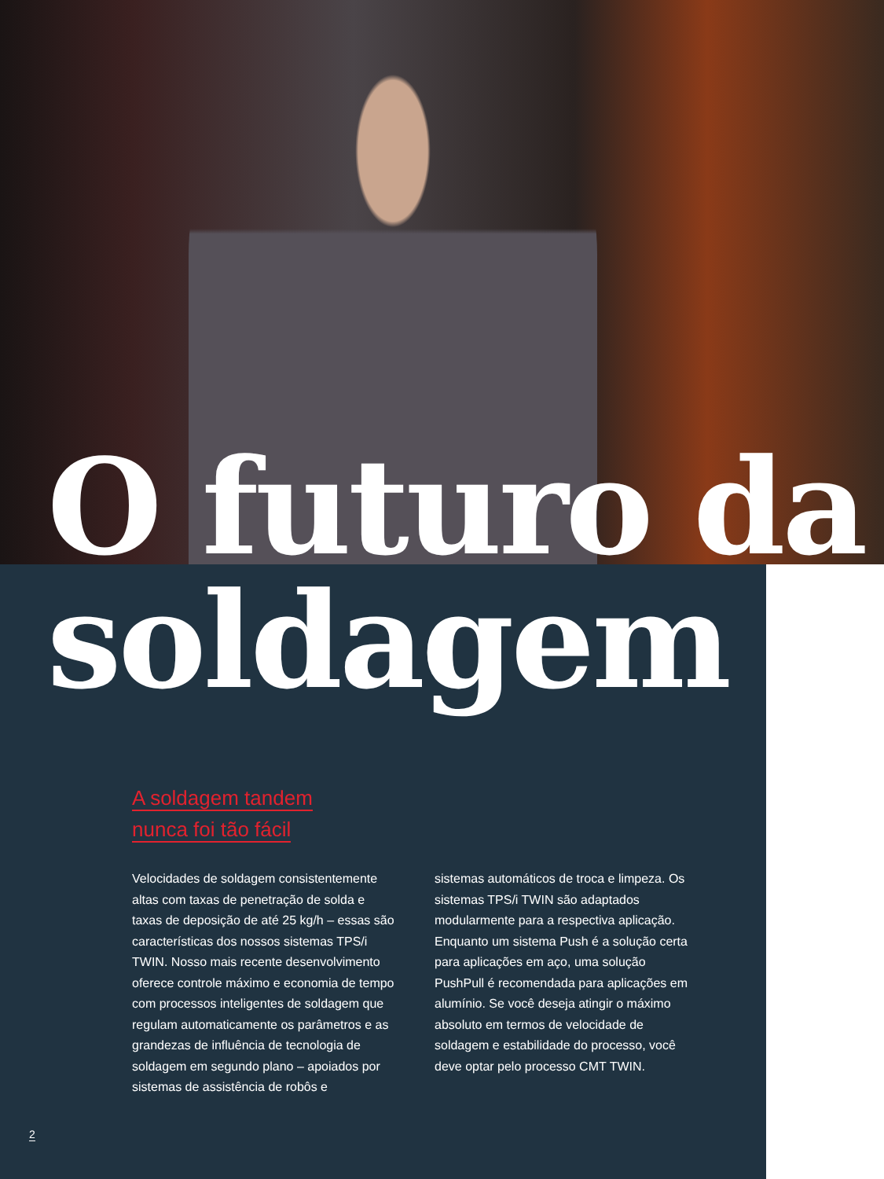O futuro da soldagem
A soldagem tandem
nunca foi tão fácil
Velocidades de soldagem consistente­mente altas com taxas de penetração de solda e taxas de deposição de até 25 kg/h – essas são características dos nossos sistemas TPS/i TWIN. Nosso mais recente desenvolvimento oferece controle máxi­mo e economia de tempo com processos inteligentes de soldagem que regulam automaticamente os parâmetros e as grandezas de influência de tecnologia de soldagem em segundo plano – apoiados por sistemas de assistência de robôs e
sistemas automáticos de troca e limpeza. Os sistemas TPS/i TWIN são adaptados modularmente para a respectiva aplica­ção. Enquanto um sistema Push é a so­lução certa para aplicações em aço, uma solução PushPull é recomendada para aplicações em alumínio. Se você deseja atingir o máximo absoluto em termos de velocidade de soldagem e estabilidade do processo, você deve optar pelo pro­cesso CMT TWIN.
2